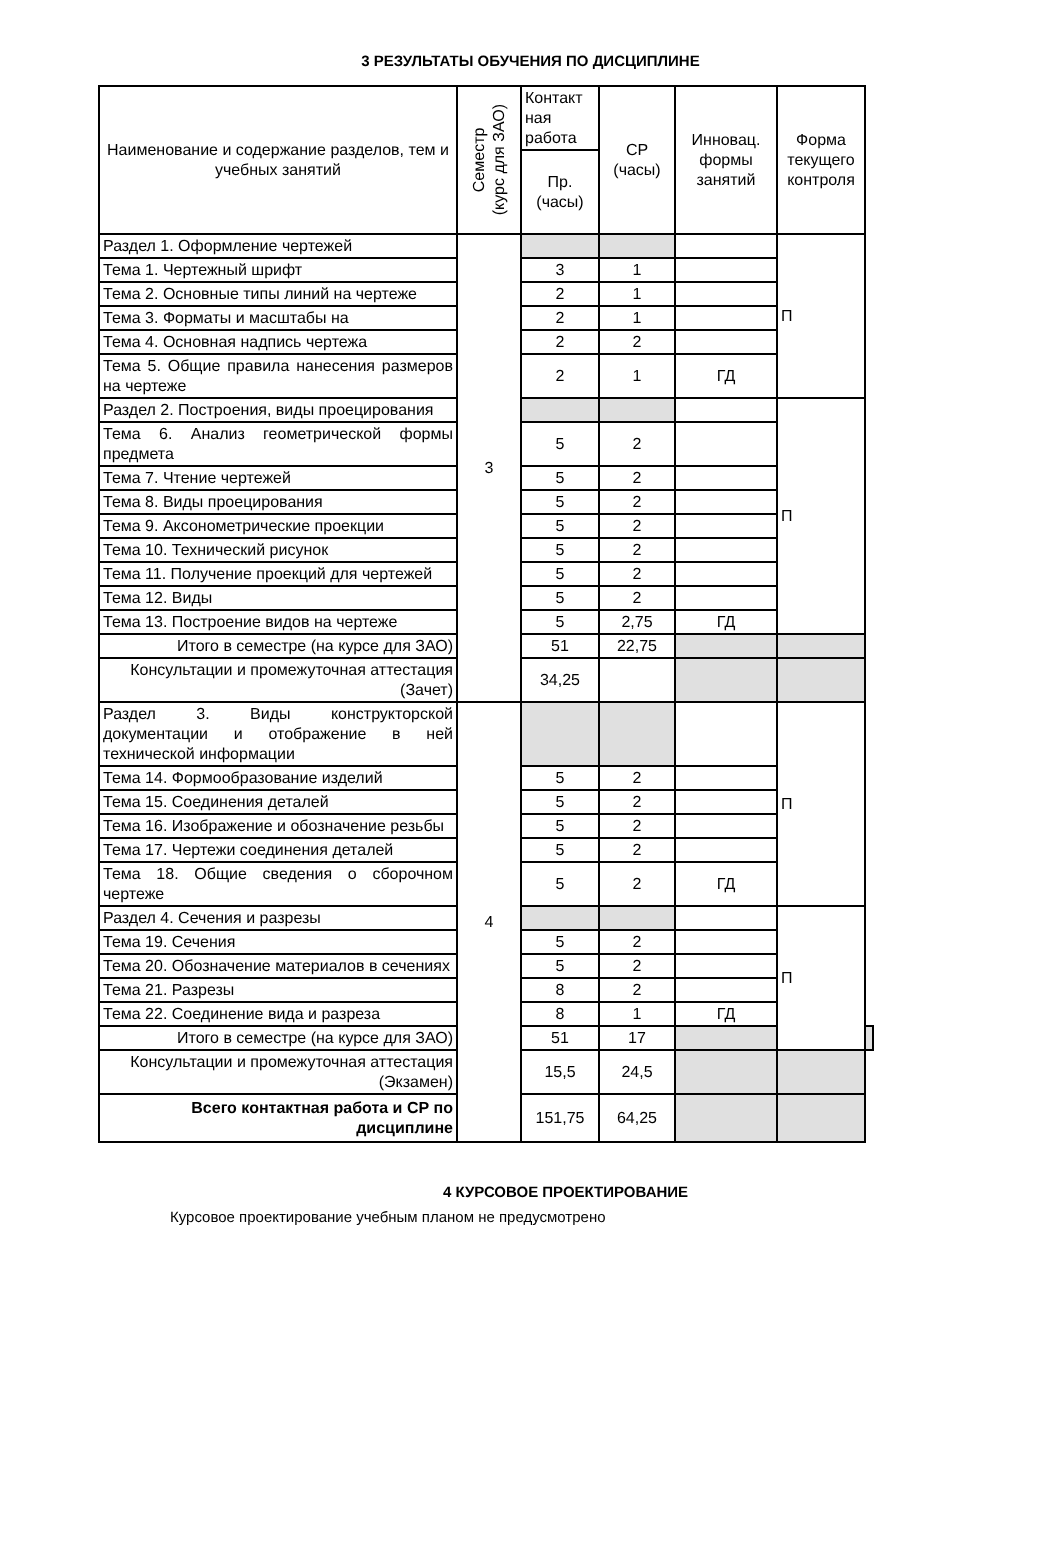3 РЕЗУЛЬТАТЫ ОБУЧЕНИЯ ПО ДИСЦИПЛИНЕ
| Наименование и содержание разделов, тем и учебных занятий | Семестр (курс для ЗАО) | Контакт ная работа | СР (часы) | Инновац. формы занятий | Форма текущего контроля | |
| --- | --- | --- | --- | --- | --- | --- |
| | | Пр. (часы) | | | | |
| Раздел 1. Оформление чертежей | 3 | | | | П | |
| Тема 1. Чертежный шрифт | | 3 | 1 | | | |
| Тема 2. Основные типы линий на чертеже | | 2 | 1 | | | |
| Тема 3. Форматы и масштабы на | | 2 | 1 | | | |
| Тема 4. Основная надпись чертежа | | 2 | 2 | | | |
| Тема 5. Общие правила нанесения размеров на чертеже | | 2 | 1 | ГД | | |
| Раздел 2. Построения, виды проецирования | | | | | П | |
| Тема 6. Анализ геометрической формы предмета | | 5 | 2 | | | |
| Тема 7. Чтение чертежей | | 5 | 2 | | | |
| Тема 8. Виды проецирования | | 5 | 2 | | | |
| Тема 9. Аксонометрические проекции | | 5 | 2 | | | |
| Тема 10. Технический рисунок | | 5 | 2 | | | |
| Тема 11. Получение проекций для чертежей | | 5 | 2 | | | |
| Тема 12. Виды | | 5 | 2 | | | |
| Тема 13. Построение видов на чертеже | | 5 | 2,75 | ГД | | |
| Итого в семестре (на курсе для ЗАО) | | 51 | 22,75 | | | |
| Консультации и промежуточная аттестация (Зачет) | | 34,25 | | | | |
| Раздел 3. Виды конструкторской документации и отображение в ней технической информации | 4 | | | | П | |
| Тема 14. Формообразование изделий | | 5 | 2 | | | |
| Тема 15. Соединения деталей | | 5 | 2 | | | |
| Тема 16. Изображение и обозначение резьбы | | 5 | 2 | | | |
| Тема 17. Чертежи соединения деталей | | 5 | 2 | | | |
| Тема 18. Общие сведения о сборочном чертеже | | 5 | 2 | ГД | | |
| Раздел 4. Сечения и разрезы | | | | | П | |
| Тема 19. Сечения | | 5 | 2 | | | |
| Тема 20. Обозначение материалов в сечениях | | 5 | 2 | | | |
| Тема 21. Разрезы | | 8 | 2 | | | |
| Тема 22. Соединение вида и разреза | | 8 | 1 | ГД | | |
| Итого в семестре (на курсе для ЗАО) | | 51 | 17 | | | |
| Консультации и промежуточная аттестация (Экзамен) | | 15,5 | 24,5 | | | |
| Всего контактная работа и СР по дисциплине | | 151,75 | 64,25 | | | |
4 КУРСОВОЕ ПРОЕКТИРОВАНИЕ
Курсовое проектирование учебным планом не предусмотрено